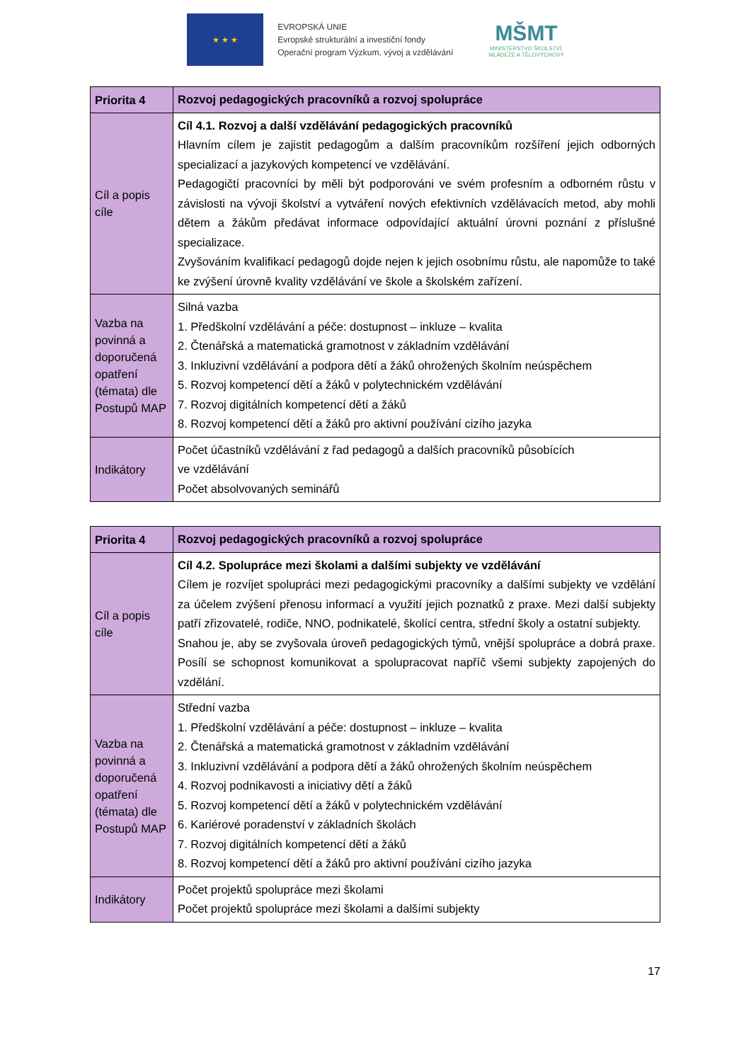★ ★ ★
EVROPSKÁ UNIE
Evropské strukturální a investiční fondy
Operační program Výzkum, vývoj a vzdělávání
MŠMT
MINISTERSTVO ŠKOLSTVÍ,
MLÁDEŽE A TĚLOVÝCHOVY
| Priorita 4 | Rozvoj pedagogických pracovníků a rozvoj spolupráce |
| Cíl a popis cíle | Cíl 4.1. Rozvoj a další vzdělávání pedagogických pracovníků Hlavním cílem je zajistit pedagogům a dalším pracovníkům rozšíření jejich odborných specializací a jazykových kompetencí ve vzdělávání. Pedagogičtí pracovníci by měli být podporováni ve svém profesním a odborném růstu v závislosti na vývoji školství a vytváření nových efektivních vzdělávacích metod, aby mohli dětem a žákům předávat informace odpovídající aktuální úrovni poznání z příslušné specializace. Zvyšováním kvalifikací pedagogů dojde nejen k jejich osobnímu růstu, ale napomůže to také ke zvýšení úrovně kvality vzdělávání ve škole a školském zařízení. |
| Vazba na povinná a doporučená opatření (témata) dle Postupů MAP | Silná vazba 1. Předškolní vzdělávání a péče: dostupnost – inkluze – kvalita 2. Čtenářská a matematická gramotnost v základním vzdělávání 3. Inkluzivní vzdělávání a podpora dětí a žáků ohrožených školním neúspěchem 5. Rozvoj kompetencí dětí a žáků v polytechnickém vzdělávání 7. Rozvoj digitálních kompetencí dětí a žáků 8. Rozvoj kompetencí dětí a žáků pro aktivní používání cizího jazyka |
| Indikátory | Počet účastníků vzdělávání z řad pedagogů a dalších pracovníků působících ve vzdělávání Počet absolvovaných seminářů |
| Priorita 4 | Rozvoj pedagogických pracovníků a rozvoj spolupráce |
| Cíl a popis cíle | Cíl 4.2. Spolupráce mezi školami a dalšími subjekty ve vzdělávání Cílem je rozvíjet spolupráci mezi pedagogickými pracovníky a dalšími subjekty ve vzdělání za účelem zvýšení přenosu informací a využití jejich poznatků z praxe. Mezi další subjekty patří zřizovatelé, rodiče, NNO, podnikatelé, školící centra, střední školy a ostatní subjekty. Snahou je, aby se zvyšovala úroveň pedagogických týmů, vnější spolupráce a dobrá praxe. Posílí se schopnost komunikovat a spolupracovat napříč všemi subjekty zapojených do vzdělání. |
| Vazba na povinná a doporučená opatření (témata) dle Postupů MAP | Střední vazba 1. Předškolní vzdělávání a péče: dostupnost – inkluze – kvalita 2. Čtenářská a matematická gramotnost v základním vzdělávání 3. Inkluzivní vzdělávání a podpora dětí a žáků ohrožených školním neúspěchem 4. Rozvoj podnikavosti a iniciativy dětí a žáků 5. Rozvoj kompetencí dětí a žáků v polytechnickém vzdělávání 6. Kariérové poradenství v základních školách 7. Rozvoj digitálních kompetencí dětí a žáků 8. Rozvoj kompetencí dětí a žáků pro aktivní používání cizího jazyka |
| Indikátory | Počet projektů spolupráce mezi školami Počet projektů spolupráce mezi školami a dalšími subjekty |
17